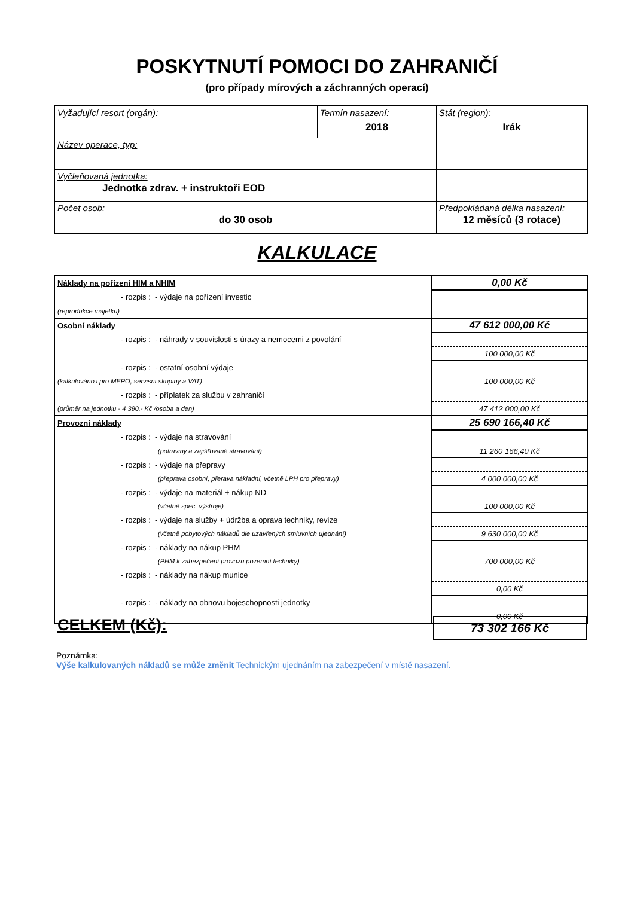POSKYTNUTÍ POMOCI DO ZAHRANIČÍ
(pro případy mírových a záchranných operací)
| Vyžadující resort (orgán): | Termín nasazení: 2018 | Stát (region): Irák |
| Název operace, typ: | | |
| Vyčleňovaná jednotka: Jednotka zdrav. + instruktoři EOD | | |
| Počet osob: do 30 osob | | Předpokládaná délka nasazení: 12 měsíců (3 rotace) |
KALKULACE
| Náklady na pořízení HIM a NHIM | 0,00 Kč |
| - rozpis : - výdaje na pořízení investic | |
| (reprodukce majetku) | |
| Osobní náklady | 47 612 000,00 Kč |
| - rozpis : - náhrady v souvislosti s úrazy a nemocemi z povolání | |
| | 100 000,00 Kč |
| - rozpis : - ostatní osobní výdaje | |
| (kalkulováno i pro MEPO, servisní skupiny a VAT) | 100 000,00 Kč |
| - rozpis : - příplatek za službu v zahraničí | |
| (průměr na jednotku - 4 390,- Kč /osoba a den) | 47 412 000,00 Kč |
| Provozní náklady | 25 690 166,40 Kč |
| - rozpis : - výdaje na stravování | |
| (potraviny a zajišťované stravování) | 11 260 166,40 Kč |
| - rozpis : - výdaje na přepravy | |
| (přeprava osobní, přerava nákladní, včetně LPH pro přepravy) | 4 000 000,00 Kč |
| - rozpis : - výdaje na materiál + nákup ND | |
| (včetně spec. výstroje) | 100 000,00 Kč |
| - rozpis : - výdaje na služby + údržba a oprava techniky, revize | |
| (včetně pobytových nákladů dle uzavřených smluvních ujednání) | 9 630 000,00 Kč |
| - rozpis : - náklady na nákup PHM | |
| (PHM k zabezpečení provozu pozemní techniky) | 700 000,00 Kč |
| - rozpis : - náklady na nákup munice | |
| | 0,00 Kč |
| - rozpis : - náklady na obnovu bojeschopnosti jednotky | |
| | 0,00 Kč |
CELKEM (Kč): 73 302 166 Kč
Poznámka:
Výše kalkulovaných nákladů se může změnit Technickým ujednáním na zabezpečení v místě nasazení.